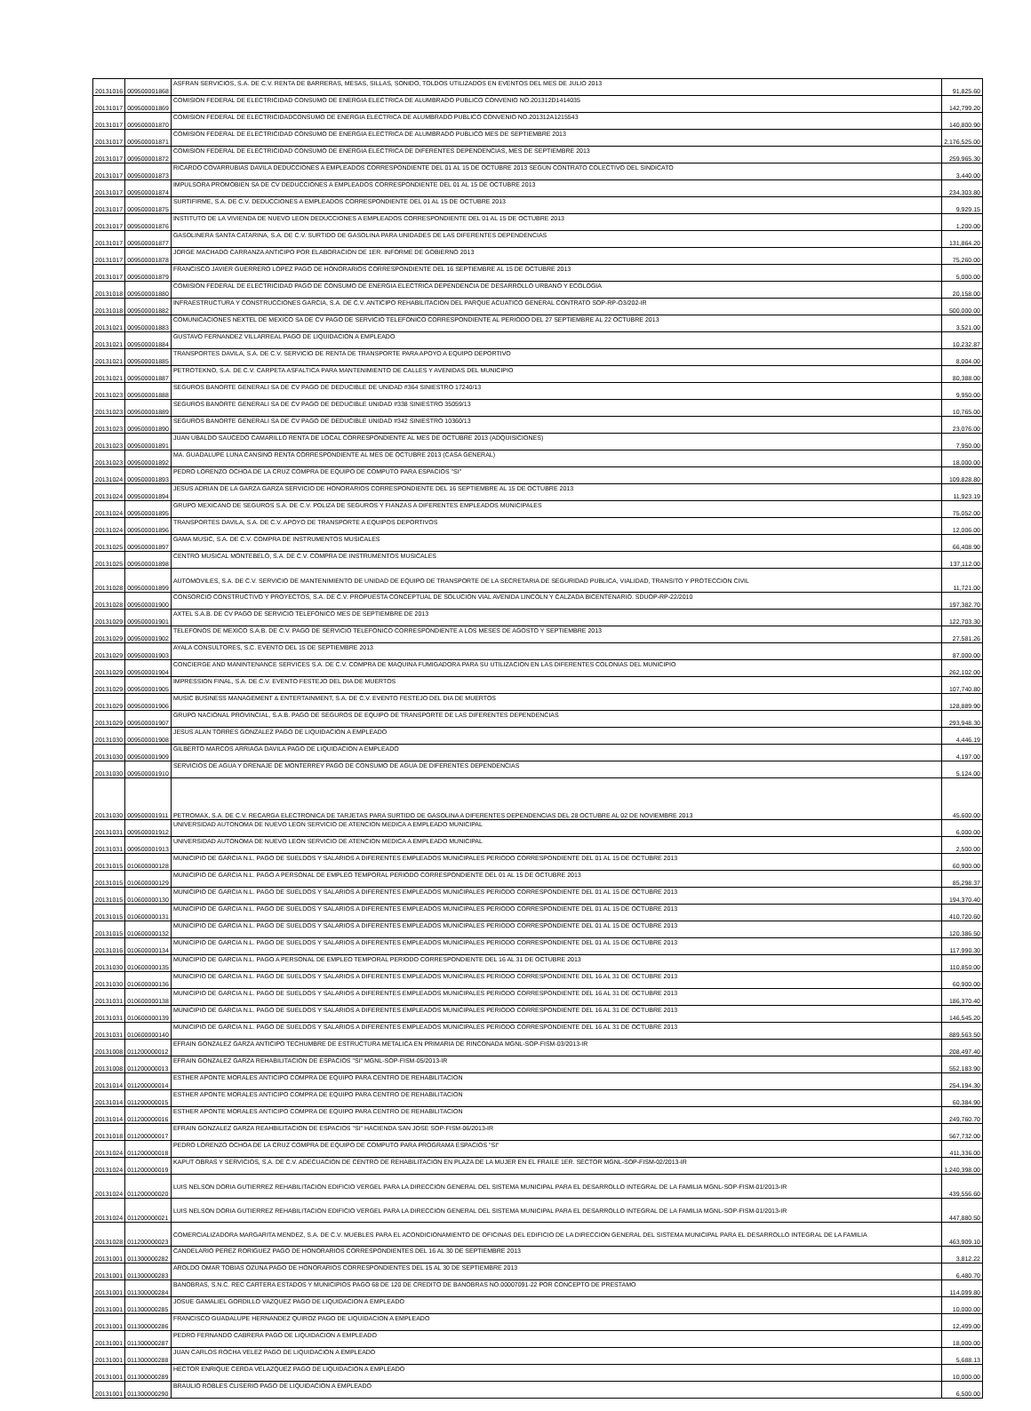| 20131016 | 009500001868 | ASFRAN SERVICIOS, S.A. DE C.V. RENTA DE BARRERAS, MESAS, SILLAS, SONIDO, TOLDOS UTILIZADOS EN EVENTOS DEL MES DE JULIO 2013 | 91,825.60 |
| 20131017 | 009500001869 | COMISION FEDERAL DE ELECTRICIDAD CONSUMO DE ENERGIA ELECTRICA DE ALUMBRADO PUBLICO CONVENIO NO.201312D1414035 | 142,799.20 |
| 20131017 | 009500001870 | COMISION FEDERAL DE ELECTRICIDADCONSUMO DE ENERGIA ELECTRICA DE ALUMBRADO PUBLICO CONVENIO NO.201312A1215543 | 140,800.90 |
| 20131017 | 009500001871 | COMISION FEDERAL DE ELECTRICIDAD CONSUMO DE ENERGIA ELECTRICA DE ALUMBRADO PUBLICO MES DE SEPTIEMBRE 2013 | 2,176,525.00 |
| 20131017 | 009500001872 | COMISION FEDERAL DE ELECTRICIDAD CONSUMO DE ENERGIA ELECTRICA DE DIFERENTES DEPENDENCIAS, MES DE SEPTIEMBRE 2013 | 259,965.30 |
| 20131017 | 009500001873 | RICARDO COVARRUBIAS DAVILA DEDUCCIONES A EMPLEADOS CORRESPONDIENTE DEL 01 AL 15 DE OCTUBRE 2013 SEGÚN CONTRATO COLECTIVO DEL SINDICATO | 3,440.00 |
| 20131017 | 009500001874 | IMPULSORA PROMOBIEN SA DE CV DEDUCCIONES A EMPLEADOS CORRESPONDIENTE DEL 01 AL 15 DE OCTUBRE 2013 | 234,303.80 |
| 20131017 | 009500001875 | SURTIFIRME, S.A. DE C.V. DEDUCCIONES A EMPLEADOS CORRESPONDIENTE DEL 01 AL 15 DE OCTUBRE 2013 | 9,929.15 |
| 20131017 | 009500001876 | INSTITUTO DE LA VIVIENDA DE NUEVO LEON DEDUCCIONES A EMPLEADOS CORRESPONDIENTE DEL 01 AL 15 DE OCTUBRE 2013 | 1,200.00 |
| 20131017 | 009500001877 | GASOLINERA SANTA CATARINA, S.A. DE C.V. SURTIDO DE GASOLINA PARA UNIDADES DE LAS DIFERENTES DEPENDENCIAS | 131,864.20 |
| 20131017 | 009500001878 | JORGE MACHADO CARRANZA ANTICIPO POR ELABORACION DE 1ER. INFORME DE GOBIERNO 2013 | 75,260.00 |
| 20131017 | 009500001879 | FRANCISCO JAVIER GUERRERO LOPEZ PAGO DE HONORARIOS CORRESPONDIENTE DEL 16 SEPTIEMBRE AL 15 DE OCTUBRE 2013 | 5,000.00 |
| 20131018 | 009500001880 | COMISION FEDERAL DE ELECTRICIDAD PAGO DE CONSUMO DE ENERGIA ELECTRICA DEPENDENCIA DE DESARROLLO URBANO Y ECOLOGIA | 20,158.00 |
| 20131018 | 009500001882 | INFRAESTRUCTURA Y CONSTRUCCIONES GARCIA, S.A. DE C.V. ANTICIPO REHABILITACION DEL PARQUE ACUATICO GENERAL CONTRATO SOP-RP-O3/202-IR | 500,000.00 |
| 20131021 | 009500001883 | COMUNICACIONES NEXTEL DE MEXICO SA DE CV PAGO DE SERVICIO TELEFONICO CORRESPONDIENTE AL PERIODO DEL 27 SEPTIEMBRE AL 22 OCTUBRE 2013 | 3,521.00 |
| 20131021 | 009500001884 | GUSTAVO FERNANDEZ VILLARREAL PAGO DE LIQUIDACION A EMPLEADO | 10,232.87 |
| 20131021 | 009500001885 | TRANSPORTES DAVILA, S.A. DE C.V. SERVICIO DE RENTA DE TRANSPORTE PARA APOYO A EQUIPO DEPORTIVO | 8,004.00 |
| 20131021 | 009500001887 | PETROTEKNO, S.A. DE C.V. CARPETA ASFALTICA PARA MANTENIMIENTO DE CALLES Y AVENIDAS DEL MUNICIPIO | 80,388.00 |
| 20131023 | 009500001888 | SEGUROS BANORTE GENERALI SA DE CV PAGO DE DEDUCIBLE DE UNIDAD #364 SINIESTRO 17240/13 | 9,950.00 |
| 20131023 | 009500001889 | SEGUROS BANORTE GENERALI SA DE CV PAGO DE DEDUCIBLE UNIDAD #338 SINIESTRO 35059/13 | 10,765.00 |
| 20131023 | 009500001890 | SEGUROS BANORTE GENERALI SA DE CV PAGO DE DEDUCIBLE UNIDAD #342 SINIESTRO 10360/13 | 23,076.00 |
| 20131023 | 009500001891 | JUAN UBALDO SAUCEDO CAMARILLO RENTA DE LOCAL CORRESPONDIENTE AL MES DE OCTUBRE 2013 (ADQUISICIONES) | 7,950.00 |
| 20131023 | 009500001892 | MA. GUADALUPE LUNA CANSINO RENTA CORRESPONDIENTE AL MES DE OCTUBRE 2013 (CASA GENERAL) | 18,000.00 |
| 20131024 | 009500001893 | PEDRO LORENZO OCHOA DE LA CRUZ COMPRA DE EQUIPO DE COMPUTO PARA ESPACIOS "SI" | 109,828.80 |
| 20131024 | 009500001894 | JESUS ADRIAN DE LA GARZA GARZA SERVICIO DE HONORARIOS CORRESPONDIENTE DEL 16 SEPTIEMBRE AL 15 DE OCTUBRE 2013 | 11,923.19 |
| 20131024 | 009500001895 | GRUPO MEXICANO DE SEGUROS S.A. DE C.V. POLIZA DE SEGUROS Y FIANZAS A DIFERENTES EMPLEADOS MUNICIPALES | 75,052.00 |
| 20131024 | 009500001896 | TRANSPORTES DAVILA, S.A. DE C.V. APOYO DE TRANSPORTE A EQUIPOS DEPORTIVOS | 12,006.00 |
| 20131025 | 009500001897 | GAMA MUSIC, S.A. DE C.V. COMPRA DE INSTRUMENTOS MUSICALES | 66,408.90 |
| 20131025 | 009500001898 | CENTRO MUSICAL MONTEBELO, S.A. DE C.V. COMPRA DE INSTRUMENTOS MUSICALES | 137,112.00 |
| 20131028 | 009500001899 | AUTOMOVILES, S.A. DE C.V. SERVICIO DE MANTENIMIENTO DE UNIDAD DE EQUIPO DE TRANSPORTE DE LA SECRETARIA DE SEGURIDAD PUBLICA, VIALIDAD, TRANSITO Y PROTECCION CIVIL | 11,721.00 |
| 20131028 | 009500001900 | CONSORCIO CONSTRUCTIVO Y PROYECTOS, S.A. DE C.V. PROPUESTA CONCEPTUAL DE SOLUCION VIAL AVENIDA LINCOLN Y CALZADA BICENTENARIO. SDUOP-RP-22/2010 | 197,382.70 |
| 20131029 | 009500001901 | AXTEL S.A.B. DE CV PAGO DE SERVICIO TELEFONICO MES DE SEPTIEMBRE DE 2013 | 122,703.30 |
| 20131029 | 009500001902 | TELEFONOS DE MEXICO S.A.B. DE C.V. PAGO DE SERVICIO TELEFONICO CORRESPONDIENTE A LOS MESES DE AGOSTO Y SEPTIEMBRE 2013 | 27,581.26 |
| 20131029 | 009500001903 | AYALA CONSULTORES, S.C. EVENTO DEL 15 DE SEPTIEMBRE 2013 | 87,000.00 |
| 20131029 | 009500001904 | CONCIERGE AND MANINTENANCE SERVICES S.A. DE C.V. COMPRA DE MAQUINA FUMIGADORA PARA SU UTILIZACION EN LAS DIFERENTES COLONIAS DEL MUNICIPIO | 262,102.00 |
| 20131029 | 009500001905 | IMPRESSION FINAL, S.A. DE C.V. EVENTO FESTEJO DEL DIA DE MUERTOS | 107,740.80 |
| 20131029 | 009500001906 | MUSIC BUSINESS MANAGEMENT & ENTERTAINMENT, S.A. DE C.V. EVENTO FESTEJO DEL DIA DE MUERTOS | 128,889.90 |
| 20131029 | 009500001907 | GRUPO NACIONAL PROVINCIAL, S.A.B. PAGO DE SEGUROS DE EQUIPO DE TRANSPORTE DE LAS DIFERENTES DEPENDENCIAS | 293,948.30 |
| 20131030 | 009500001908 | JESUS ALAN TORRES GONZALEZ PAGO DE LIQUIDACION A EMPLEADO | 4,446.19 |
| 20131030 | 009500001909 | GILBERTO MARCOS ARRIAGA DAVILA PAGO DE LIQUIDACION A EMPLEADO | 4,197.00 |
| 20131030 | 009500001910 | SERVICIOS DE AGUA Y DRENAJE DE MONTERREY PAGO DE CONSUMO DE AGUA DE DIFERENTES DEPENDENCIAS | 5,124.00 |
| 20131030 | 009500001911 | PETROMAX, S.A. DE C.V. RECARGA ELECTRONICA DE TARJETAS PARA SURTIDO DE GASOLINA A DIFERENTES DEPENDENCIAS DEL 28 OCTUBRE AL 02 DE NOVIEMBRE 2013 | 45,600.00 |
| 20131031 | 009500001912 | UNIVERSIDAD AUTONOMA DE NUEVO LEON SERVICIO DE ATENCION MEDICA A EMPLEADO MUNICIPAL | 6,000.00 |
| 20131031 | 009500001913 | UNIVERSIDAD AUTONOMA DE NUEVO LEON SERVICIO DE ATENCION MEDICA A EMPLEADO MUNICIPAL | 2,500.00 |
| 20131015 | 010600000128 | MUNICIPIO DE GARCIA N.L. PAGO DE SUELDOS Y SALARIOS A DIFERENTES EMPLEADOS MUNICIPALES PERIODO CORRESPONDIENTE DEL 01 AL 15 DE OCTUBRE 2013 | 60,900.00 |
| 20131015 | 010600000129 | MUNICIPIO DE GARCIA N.L. PAGO A PERSONAL DE EMPLEO TEMPORAL PERIODO CORRESPONDIENTE DEL 01 AL 15 DE OCTUBRE 2013 | 85,298.37 |
| 20131015 | 010600000130 | MUNICIPIO DE GARCIA N.L. PAGO DE SUELDOS Y SALARIOS A DIFERENTES EMPLEADOS MUNICIPALES PERIODO CORRESPONDIENTE DEL 01 AL 15 DE OCTUBRE 2013 | 194,370.40 |
| 20131015 | 010600000131 | MUNICIPIO DE GARCIA N.L. PAGO DE SUELDOS Y SALARIOS A DIFERENTES EMPLEADOS MUNICIPALES PERIODO CORRESPONDIENTE DEL 01 AL 15 DE OCTUBRE 2013 | 410,720.60 |
| 20131015 | 010600000132 | MUNICIPIO DE GARCIA N.L. PAGO DE SUELDOS Y SALARIOS A DIFERENTES EMPLEADOS MUNICIPALES PERIODO CORRESPONDIENTE DEL 01 AL 15 DE OCTUBRE 2013 | 120,386.50 |
| 20131016 | 010600000134 | MUNICIPIO DE GARCIA N.L. PAGO DE SUELDOS Y SALARIOS A DIFERENTES EMPLEADOS MUNICIPALES PERIODO CORRESPONDIENTE DEL 01 AL 15 DE OCTUBRE 2013 | 117,990.30 |
| 20131030 | 010600000135 | MUNICIPIO DE GARCIA N.L. PAGO A PERSONAL DE EMPLEO TEMPORAL PERIODO CORRESPONDIENTE DEL 16 AL 31 DE OCTUBRE 2013 | 110,850.00 |
| 20131030 | 010600000136 | MUNICIPIO DE GARCIA N.L. PAGO DE SUELDOS Y SALARIOS A DIFERENTES EMPLEADOS MUNICIPALES PERIODO CORRESPONDIENTE DEL 16 AL 31 DE OCTUBRE 2013 | 60,900.00 |
| 20131031 | 010600000138 | MUNICIPIO DE GARCIA N.L. PAGO DE SUELDOS Y SALARIOS A DIFERENTES EMPLEADOS MUNICIPALES PERIODO CORRESPONDIENTE DEL 16 AL 31 DE OCTUBRE 2013 | 186,370.40 |
| 20131031 | 010600000139 | MUNICIPIO DE GARCIA N.L. PAGO DE SUELDOS Y SALARIOS A DIFERENTES EMPLEADOS MUNICIPALES PERIODO CORRESPONDIENTE DEL 16 AL 31 DE OCTUBRE 2013 | 146,545.20 |
| 20131031 | 010600000140 | MUNICIPIO DE GARCIA N.L. PAGO DE SUELDOS Y SALARIOS A DIFERENTES EMPLEADOS MUNICIPALES PERIODO CORRESPONDIENTE DEL 16 AL 31 DE OCTUBRE 2013 | 889,563.50 |
| 20131008 | 011200000012 | EFRAIN GONZALEZ GARZA ANTICIPO TECHUMBRE DE ESTRUCTURA METALICA EN PRIMARIA DE RINCONADA MGNL-SOP-FISM-03/2013-IR | 208,497.40 |
| 20131008 | 011200000013 | EFRAIN GONZALEZ GARZA REHABILITACION DE ESPACIOS "SI" MGNL-SOP-FISM-05/2013-IR | 552,183.90 |
| 20131014 | 011200000014 | ESTHER APONTE MORALES ANTICIPO COMPRA DE EQUIPO PARA CENTRO DE REHABILITACION | 254,194.30 |
| 20131014 | 011200000015 | ESTHER APONTE MORALES ANTICIPO COMPRA DE EQUIPO PARA CENTRO DE REHABILITACION | 60,384.90 |
| 20131014 | 011200000016 | ESTHER APONTE MORALES ANTICIPO COMPRA DE EQUIPO PARA CENTRO DE REHABILITACION | 249,760.70 |
| 20131018 | 011200000017 | EFRAIN GONZALEZ GARZA REAHBILITACION DE ESPACIOS "SI" HACIENDA SAN JOSE SOP-FISM-06/2013-IR | 567,732.00 |
| 20131024 | 011200000018 | PEDRO LORENZO OCHOA DE LA CRUZ COMPRA DE EQUIPO DE COMPUTO PARA PROGRAMA ESPACIOS "SI" | 411,336.00 |
| 20131024 | 011200000019 | KAPUT OBRAS Y SERVICIOS, S.A. DE C.V. ADECUACION DE CENTRO DE REHABILITACION EN PLAZA DE LA MUJER EN EL FRAILE 1ER. SECTOR MGNL-SOP-FISM-02/2013-IR | 1,240,398.00 |
| 20131024 | 011200000020 | LUIS NELSON DORIA GUTIERREZ REHABILITACION EDIFICIO VERGEL PARA LA DIRECCION GENERAL DEL SISTEMA MUNICIPAL PARA EL DESARROLLO INTEGRAL DE LA FAMILIA MGNL-SOP-FISM-01/2013-IR | 439,556.60 |
| 20131024 | 011200000021 | LUIS NELSON DORIA GUTIERREZ REHABILITACION EDIFICIO VERGEL PARA LA DIRECCION GENERAL DEL SISTEMA MUNICIPAL PARA EL DESARROLLO INTEGRAL DE LA FAMILIA MGNL-SOP-FISM-01/2013-IR | 447,880.50 |
| 20131028 | 011200000023 | COMERCIALIZADORA MARGARITA MENDEZ, S.A. DE C.V. MUEBLES PARA EL ACONDICIONAMIENTO DE OFICINAS DEL EDIFICIO DE LA DIRECCION GENERAL DEL SISTEMA MUNICIPAL PARA EL DESARROLLO INTEGRAL DE LA FAMILIA | 463,909.10 |
| 20131001 | 011300000282 | CANDELARIO PEREZ RORIGUEZ PAGO DE HONORARIOS CORRESPONDIENTES DEL 16 AL 30 DE SEPTIEMBRE 2013 | 3,812.22 |
| 20131001 | 011300000283 | AROLDO OMAR TOBIAS OZUNA PAGO DE HONORARIOS CORRESPONDIENTES DEL 15 AL 30 DE SEPTIEMBRE 2013 | 6,480.70 |
| 20131001 | 011300000284 | BANOBRAS, S.N.C. REC CARTERA ESTADOS Y MUNICIPIOS PAGO 68 DE 120 DE CREDITO DE BANOBRAS NO.00007091-22 POR CONCEPTO DE PRESTAMO | 114,099.80 |
| 20131001 | 011300000285 | JOSUE GAMALIEL GORDILLO VAZQUEZ PAGO DE LIQUIDACION A EMPLEADO | 10,000.00 |
| 20131001 | 011300000286 | FRANCISCO GUADALUPE HERNANDEZ QUIROZ PAGO DE LIQUIDACION A EMPLEADO | 12,499.00 |
| 20131001 | 011300000287 | PEDRO FERNANDO CABRERA PAGO DE LIQUIDACION A EMPLEADO | 18,000.00 |
| 20131001 | 011300000288 | JUAN CARLOS ROCHA VELEZ PAGO DE LIQUIDACION A EMPLEADO | 5,688.13 |
| 20131001 | 011300000289 | HECTOR ENRIQUE CERDA VELAZQUEZ PAGO DE LIQUIDACION A EMPLEADO | 10,000.00 |
| 20131001 | 011300000290 | BRAULIO ROBLES CLISERIO PAGO DE LIQUIDACION A EMPLEADO | 6,500.00 |